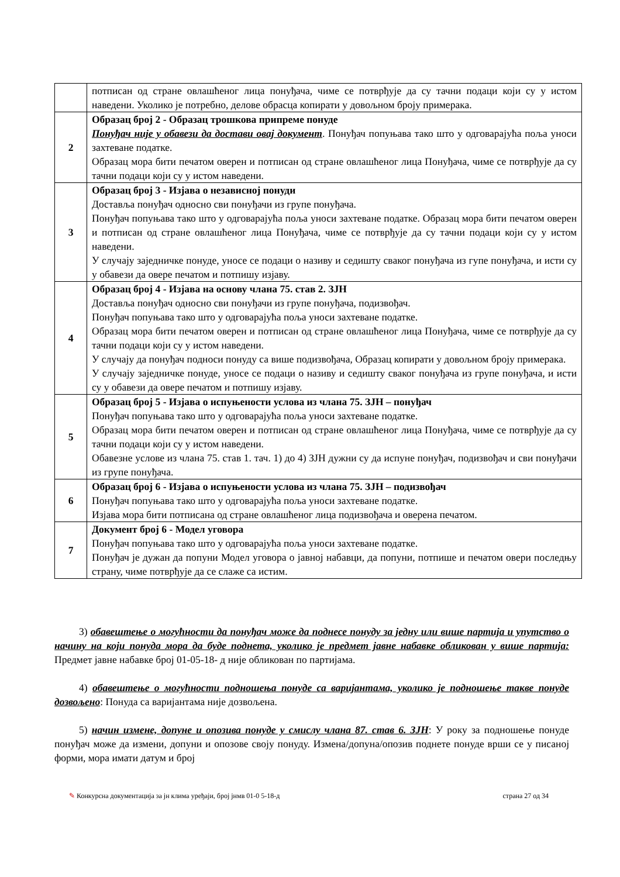| | потписан од стране овлашћеног лица понуђача, чиме се потврђује да су тачни подаци који су у истом наведени. Уколико је потребно, делове обрасца копирати у довољном броју примерака. |
| 2 | Образац број 2 - Образац трошкова припреме понуде Понуђач није у обавези да достави овај документ . Понуђач попуњава тако што у одговарајућа поља уноси захтеване податке. Образац мора бити печатом оверен и потписан од стране овлашћеног лица Понуђача, чиме се потврђује да су тачни подаци који су у истом наведени. |
| 3 | Образац број 3 - Изјава о независној понуди Доставља понуђач односно сви понуђачи из групе понуђача. Понуђач попуњава тако што у одговарајућа поља уноси захтеване податке. Образац мора бити печатом оверен и потписан од стране овлашћеног лица Понуђача, чиме се потврђује да су тачни подаци који су у истом наведени. У случају заједничке понуде, уносе се подаци о називу и седишту сваког понуђача из гупе понуђача, и исти су у обавези да овере печатом и потпишу изјаву. |
| 4 | Образац број 4 - Изјава на основу члана 75. став 2. ЗЈН Доставља понуђач односно сви понуђачи из групе понуђача, подизвођач. Понуђач попуњава тако што у одговарајућа поља уноси захтеване податке. Образац мора бити печатом оверен и потписан од стране овлашћеног лица Понуђача, чиме се потврђује да су тачни подаци који су у истом наведени. У случају да понуђач подноси понуду са више подизвођача, Образац копирати у довољном броју примерака. У случају заједничке понуде, уносе се подаци о називу и седишту сваког понуђача из групе понуђача, и исти су у обавези да овере печатом и потпишу изјаву. |
| 5 | Образац број 5 - Изјава о испуњености услова из члана 75. ЗЈН – понуђач Понуђач попуњава тако што у одговарајућа поља уноси захтеване податке. Образац мора бити печатом оверен и потписан од стране овлашћеног лица Понуђача, чиме се потврђује да су тачни подаци који су у истом наведени. Обавезне услове из члана 75. став 1. тач. 1) до 4) ЗЈН дужни су да испуне понуђач, подизвођач и сви понуђачи из групе понуђача. |
| 6 | Образац број 6 - Изјава о испуњености услова из члана 75. ЗЈН – подизвођач Понуђач попуњава тако што у одговарајућа поља уноси захтеване податке. Изјава мора бити потписана од стране овлашћеног лица подизвођача и оверена печатом. |
| 7 | Документ број 6 - Модел уговора Понуђач попуњава тако што у одговарајућа поља уноси захтеване податке. Понуђач је дужан да попуни Модел уговора о јавној набавци, да попуни, потпише и печатом овери последњу страну, чиме потврђује да се слаже са истим. |
3) обавештење о могућности да понуђач може да поднесе понуду за једну или више партија и упутство о начину на који понуда мора да буде поднета, уколико је предмет јавне набавке обликован у више партија: Предмет јавне набавке број 01-05-18- д није обликован по партијама.
4) обавештење о могућности подношења понуде са варијантама, уколико је подношење такве понуде дозвољено: Понуда са варијантама није дозвољена.
5) начин измене, допуне и опозива понуде у смислу члана 87. став 6. ЗЈН: У року за подношење понуде понуђач може да измени, допуни и опозове своју понуду. Измена/допуна/опозив поднете понуде врши се у писаној форми, мора имати датум и број
✎ Конкурсна документација за јн клима уређаји, број јнмв 01-0 5-18-д страна 27 од 34